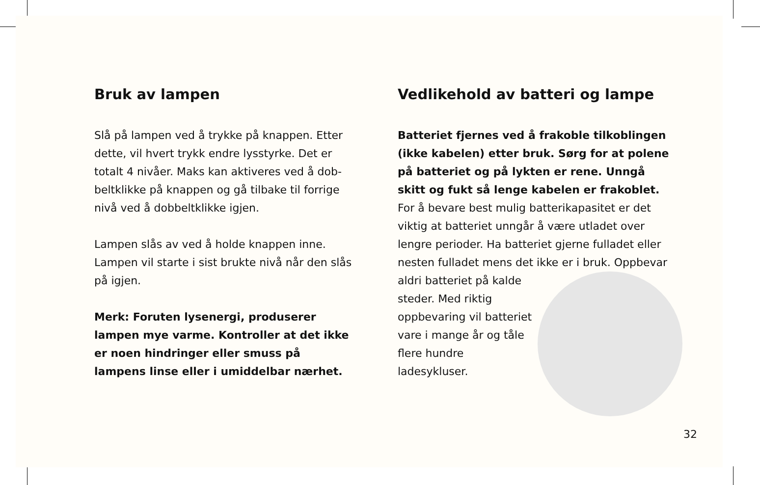Bruk av lampen
Slå på lampen ved å trykke på knappen. Etter dette, vil hvert trykk endre lysstyrke. Det er totalt 4 nivåer. Maks kan aktiveres ved å dob-beltklikke på knappen og gå tilbake til forrige nivå ved å dobbeltklikke igjen.
Lampen slås av ved å holde knappen inne. Lampen vil starte i sist brukte nivå når den slås på igjen.
Merk: Foruten lysenergi, produserer lampen mye varme. Kontroller at det ikke er noen hindringer eller smuss på lampens linse eller i umiddelbar nærhet.
Vedlikehold av batteri og lampe
Batteriet fjernes ved å frakoble tilkoblingen (ikke kabelen) etter bruk. Sørg for at polene på batteriet og på lykten er rene. Unngå skitt og fukt så lenge kabelen er frakoblet. For å bevare best mulig batterikapasitet er det viktig at batteriet unngår å være utladet over lengre perioder. Ha batteriet gjerne fulladet eller nesten fulladet mens det ikke er i bruk. Oppbevar aldri batteriet på kalde steder. Med riktig oppbevaring vil batteriet vare i mange år og tåle flere hundre ladesykluser.
32